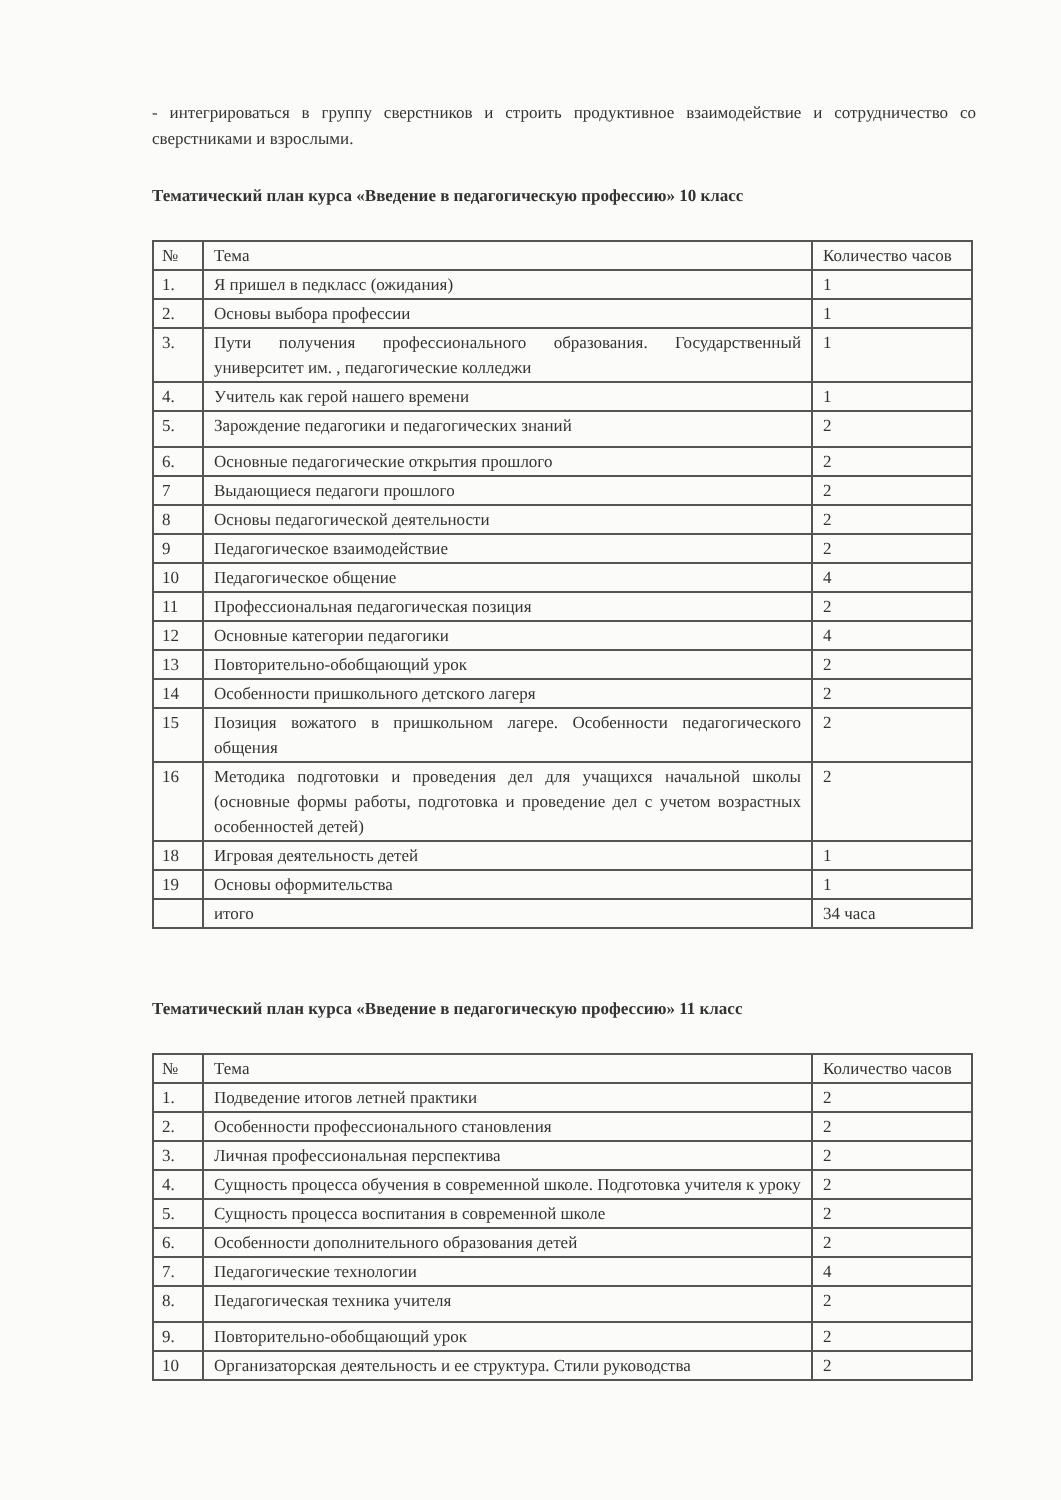- интегрироваться в группу сверстников и строить продуктивное взаимодействие и сотрудничество со сверстниками и взрослыми.
Тематический план курса «Введение в педагогическую профессию» 10 класс
| № | Тема | Количество часов |
| 1. | Я пришел в педкласс (ожидания) | 1 |
| 2. | Основы выбора профессии | 1 |
| 3. | Пути получения профессионального образования. Государственный университет им. , педагогические колледжи | 1 |
| 4. | Учитель как герой нашего времени | 1 |
| 5. | Зарождение педагогики и педагогических знаний | 2 |
| 6. | Основные педагогические открытия прошлого | 2 |
| 7 | Выдающиеся педагоги прошлого | 2 |
| 8 | Основы педагогической деятельности | 2 |
| 9 | Педагогическое взаимодействие | 2 |
| 10 | Педагогическое общение | 4 |
| 11 | Профессиональная педагогическая позиция | 2 |
| 12 | Основные категории педагогики | 4 |
| 13 | Повторительно-обобщающий урок | 2 |
| 14 | Особенности пришкольного детского лагеря | 2 |
| 15 | Позиция вожатого в пришкольном лагере. Особенности педагогического общения | 2 |
| 16 | Методика подготовки и проведения дел для учащихся начальной школы (основные формы работы, подготовка и проведение дел с учетом возрастных особенностей детей) | 2 |
| 18 | Игровая деятельность детей | 1 |
| 19 | Основы оформительства | 1 |
| | итого | 34 часа |
Тематический план курса «Введение в педагогическую профессию» 11 класс
| № | Тема | Количество часов |
| 1. | Подведение итогов летней практики | 2 |
| 2. | Особенности профессионального становления | 2 |
| 3. | Личная профессиональная перспектива | 2 |
| 4. | Сущность процесса обучения в современной школе. Подготовка учителя к уроку | 2 |
| 5. | Сущность процесса воспитания в современной школе | 2 |
| 6. | Особенности дополнительного образования детей | 2 |
| 7. | Педагогические технологии | 4 |
| 8. | Педагогическая техника учителя | 2 |
| 9. | Повторительно-обобщающий урок | 2 |
| 10 | Организаторская деятельность и ее структура. Стили руководства | 2 |